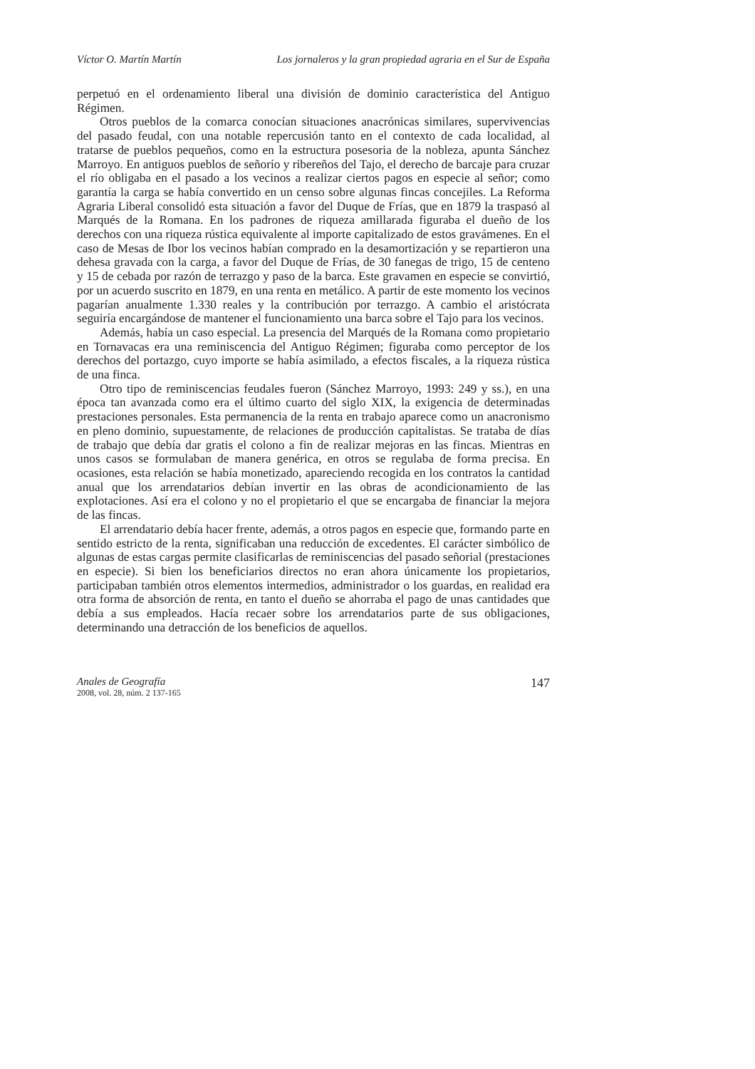Víctor O. Martín Martín Los jornaleros y la gran propiedad agraria en el Sur de España
perpetuó en el ordenamiento liberal una división de dominio característica del Antiguo Régimen.
Otros pueblos de la comarca conocían situaciones anacrónicas similares, supervivencias del pasado feudal, con una notable repercusión tanto en el contexto de cada localidad, al tratarse de pueblos pequeños, como en la estructura posesoria de la nobleza, apunta Sánchez Marroyo. En antiguos pueblos de señorío y ribereños del Tajo, el derecho de barcaje para cruzar el río obligaba en el pasado a los vecinos a realizar ciertos pagos en especie al señor; como garantía la carga se había convertido en un censo sobre algunas fincas concejiles. La Reforma Agraria Liberal consolidó esta situación a favor del Duque de Frías, que en 1879 la traspasó al Marqués de la Romana. En los padrones de riqueza amillarada figuraba el dueño de los derechos con una riqueza rústica equivalente al importe capitalizado de estos gravámenes. En el caso de Mesas de Ibor los vecinos habían comprado en la desamortización y se repartieron una dehesa gravada con la carga, a favor del Duque de Frías, de 30 fanegas de trigo, 15 de centeno y 15 de cebada por razón de terrazgo y paso de la barca. Este gravamen en especie se convirtió, por un acuerdo suscrito en 1879, en una renta en metálico. A partir de este momento los vecinos pagarían anualmente 1.330 reales y la contribución por terrazgo. A cambio el aristócrata seguiría encargándose de mantener el funcionamiento una barca sobre el Tajo para los vecinos.
Además, había un caso especial. La presencia del Marqués de la Romana como propietario en Tornavacas era una reminiscencia del Antiguo Régimen; figuraba como perceptor de los derechos del portazgo, cuyo importe se había asimilado, a efectos fiscales, a la riqueza rústica de una finca.
Otro tipo de reminiscencias feudales fueron (Sánchez Marroyo, 1993: 249 y ss.), en una época tan avanzada como era el último cuarto del siglo XIX, la exigencia de determinadas prestaciones personales. Esta permanencia de la renta en trabajo aparece como un anacronismo en pleno dominio, supuestamente, de relaciones de producción capitalistas. Se trataba de días de trabajo que debía dar gratis el colono a fin de realizar mejoras en las fincas. Mientras en unos casos se formulaban de manera genérica, en otros se regulaba de forma precisa. En ocasiones, esta relación se había monetizado, apareciendo recogida en los contratos la cantidad anual que los arrendatarios debían invertir en las obras de acondicionamiento de las explotaciones. Así era el colono y no el propietario el que se encargaba de financiar la mejora de las fincas.
El arrendatario debía hacer frente, además, a otros pagos en especie que, formando parte en sentido estricto de la renta, significaban una reducción de excedentes. El carácter simbólico de algunas de estas cargas permite clasificarlas de reminiscencias del pasado señorial (prestaciones en especie). Si bien los beneficiarios directos no eran ahora únicamente los propietarios, participaban también otros elementos intermedios, administrador o los guardas, en realidad era otra forma de absorción de renta, en tanto el dueño se ahorraba el pago de unas cantidades que debía a sus empleados. Hacía recaer sobre los arrendatarios parte de sus obligaciones, determinando una detracción de los beneficios de aquellos.
Anales de Geografía
2008, vol. 28, núm. 2 137-165
147